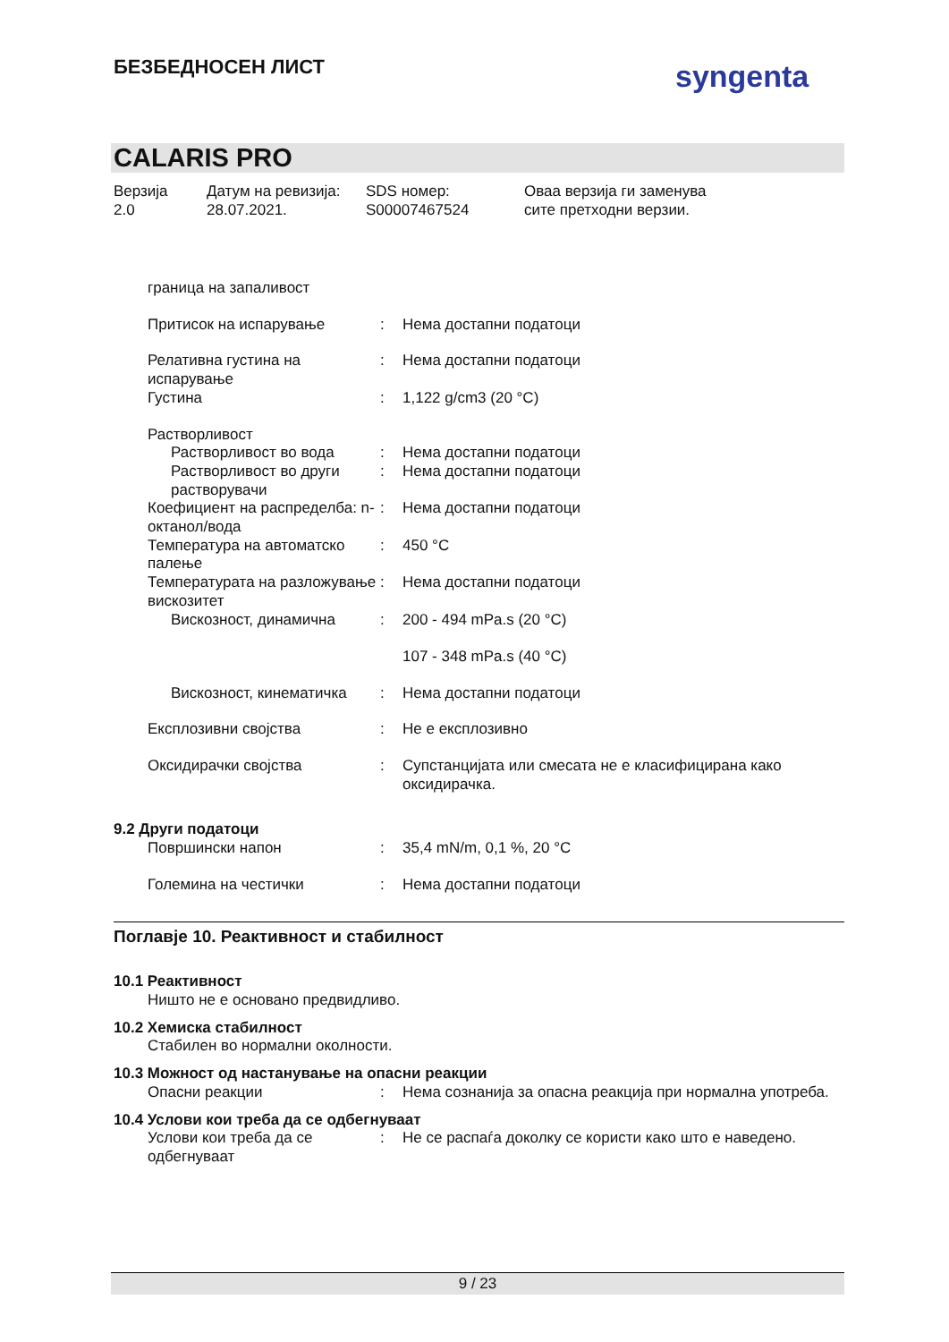БЕЗБЕДНОСЕН ЛИСТ syngenta
CALARIS PRO
Верзија
2.0
Датум на ревизија:
28.07.2021.
SDS номер:
S00007467524
Оваа верзија ги заменува
сите претходни верзии.
граница на запаливост
Притисок на испарување : Нема достапни податоци
Релативна густина на испарување
: Нема достапни податоци
Густина : 1,122 g/cm3 (20 °C)
Растворливост
Растворливост во вода : Нема достапни податоци
Растворливост во други растворувачи
: Нема достапни податоци
Коефициент на распределба: n-октанол/вода
: Нема достапни податоци
Температура на автоматско палење
: 450 °C
Температурата на разложување
: Нема достапни податоци
вискозитет
Вискозност, динамична : 200 - 494 mPa.s (20 °C)
107 - 348 mPa.s (40 °C)
Вискозност, кинематичка
: Нема достапни податоци
Експлозивни својства : Не е експлозивно
Оксидирачки својства : Супстанцијата или смесата не е класифицирана како оксидирачка.
9.2 Други податоци
Површински напон : 35,4 mN/m, 0,1 %, 20 °C
Големина на честички : Нема достапни податоци
Поглавје 10. Реактивност и стабилност
10.1 Реактивност
Ништо не е основано предвидливо.
10.2 Хемиска стабилност
Стабилен во нормални околности.
10.3 Можност од настанување на опасни реакции
Опасни реакции : Нема сознанија за опасна реакција при нормална употреба.
10.4 Услови кои треба да се одбегнуваат
Услови кои треба да се одбегнуваат
: Не се распаѓа доколку се користи како што е наведено.
9 / 23